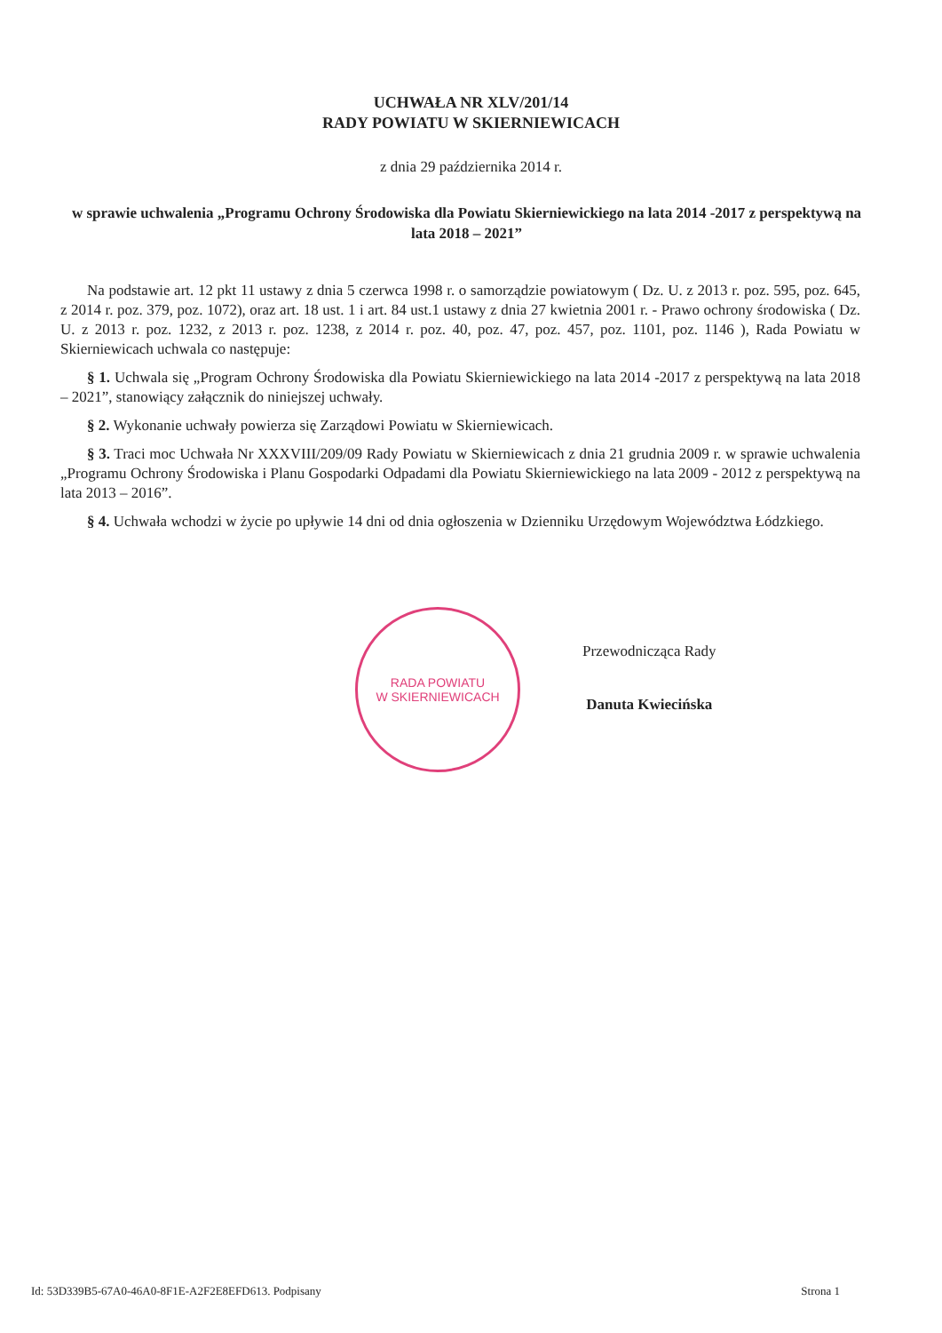UCHWAŁA NR XLV/201/14
RADY POWIATU W SKIERNIEWICACH
z dnia 29 października 2014 r.
w sprawie uchwalenia „Programu Ochrony Środowiska dla Powiatu Skierniewickiego na lata 2014 -2017 z perspektywą na lata 2018 – 2021”
Na podstawie art. 12 pkt 11 ustawy z dnia 5 czerwca 1998 r. o samorządzie powiatowym ( Dz. U. z 2013 r. poz. 595, poz. 645, z 2014 r. poz. 379, poz. 1072), oraz art. 18 ust. 1 i art. 84 ust.1 ustawy z dnia 27 kwietnia 2001 r. - Prawo ochrony środowiska ( Dz. U. z 2013 r. poz. 1232, z 2013 r. poz. 1238, z 2014 r. poz. 40, poz. 47, poz. 457, poz. 1101, poz. 1146 ), Rada Powiatu w Skierniewicach uchwala co następuje:
§ 1. Uchwala się „Program Ochrony Środowiska dla Powiatu Skierniewickiego na lata 2014 -2017 z perspektywą na lata 2018 – 2021”, stanowiący załącznik do niniejszej uchwały.
§ 2. Wykonanie uchwały powierza się Zarządowi Powiatu w Skierniewicach.
§ 3. Traci moc Uchwała Nr XXXVIII/209/09 Rady Powiatu w Skierniewicach z dnia 21 grudnia 2009 r. w sprawie uchwalenia „Programu Ochrony Środowiska i Planu Gospodarki Odpadami dla Powiatu Skierniewickiego na lata 2009 - 2012 z perspektywą na lata 2013 – 2016”.
§ 4. Uchwała wchodzi w życie po upływie 14 dni od dnia ogłoszenia w Dzienniku Urzędowym Województwa Łódzkiego.
RADA POWIATU
W SKIERNIEWICACH
Przewodnicząca Rady
Danuta Kwiecińska
Id: 53D339B5-67A0-46A0-8F1E-A2F2E8EFD613. Podpisany Strona 1